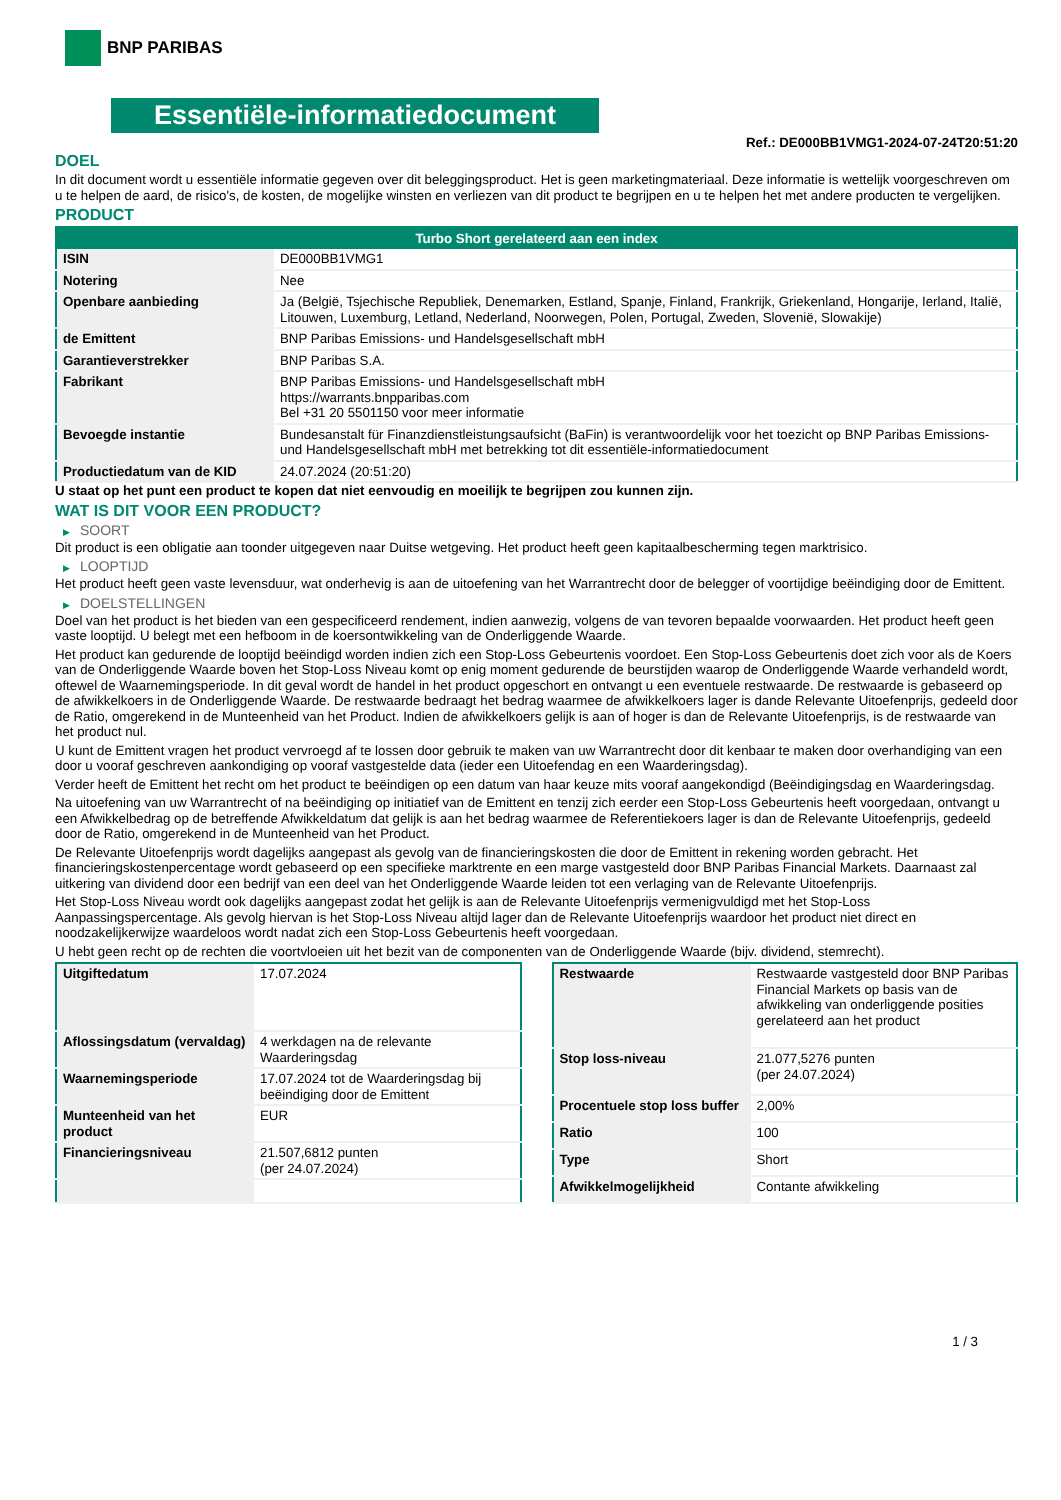BNP PARIBAS
Essentiële-informatiedocument
Ref.: DE000BB1VMG1-2024-07-24T20:51:20
DOEL
In dit document wordt u essentiële informatie gegeven over dit beleggingsproduct. Het is geen marketingmateriaal. Deze informatie is wettelijk voorgeschreven om u te helpen de aard, de risico's, de kosten, de mogelijke winsten en verliezen van dit product te begrijpen en u te helpen het met andere producten te vergelijken.
PRODUCT
| Turbo Short gerelateerd aan een index | |
| --- | --- |
| ISIN | DE000BB1VMG1 |
| Notering | Nee |
| Openbare aanbieding | Ja (België, Tsjechische Republiek, Denemarken, Estland, Spanje, Finland, Frankrijk, Griekenland, Hongarije, Ierland, Italië, Litouwen, Luxemburg, Letland, Nederland, Noorwegen, Polen, Portugal, Zweden, Slovenië, Slowakije) |
| de Emittent | BNP Paribas Emissions- und Handelsgesellschaft mbH |
| Garantieverstrekker | BNP Paribas S.A. |
| Fabrikant | BNP Paribas Emissions- und Handelsgesellschaft mbH https://warrants.bnpparibas.com Bel +31 20 5501150 voor meer informatie |
| Bevoegde instantie | Bundesanstalt für Finanzdienstleistungsaufsicht (BaFin) is verantwoordelijk voor het toezicht op BNP Paribas Emissions- und Handelsgesellschaft mbH met betrekking tot dit essentiële-informatiedocument |
| Productiedatum van de KID | 24.07.2024 (20:51:20) |
U staat op het punt een product te kopen dat niet eenvoudig en moeilijk te begrijpen zou kunnen zijn.
WAT IS DIT VOOR EEN PRODUCT?
▶ SOORT
Dit product is een obligatie aan toonder uitgegeven naar Duitse wetgeving. Het product heeft geen kapitaalbescherming tegen marktrisico.
▶ LOOPTIJD
Het product heeft geen vaste levensduur, wat onderhevig is aan de uitoefening van het Warrantrecht door de belegger of voortijdige beëindiging door de Emittent.
▶ DOELSTELLINGEN
Doel van het product is het bieden van een gespecificeerd rendement, indien aanwezig, volgens de van tevoren bepaalde voorwaarden. Het product heeft geen vaste looptijd. U belegt met een hefboom in de koersontwikkeling van de Onderliggende Waarde.
Het product kan gedurende de looptijd beëindigd worden indien zich een Stop-Loss Gebeurtenis voordoet. Een Stop-Loss Gebeurtenis doet zich voor als de Koers van de Onderliggende Waarde boven het Stop-Loss Niveau komt op enig moment gedurende de beurstijden waarop de Onderliggende Waarde verhandeld wordt, oftewel de Waarnemingsperiode. In dit geval wordt de handel in het product opgeschort en ontvangt u een eventuele restwaarde. De restwaarde is gebaseerd op de afwikkelkoers in de Onderliggende Waarde. De restwaarde bedraagt het bedrag waarmee de afwikkelkoers lager is dande Relevante Uitoefenprijs, gedeeld door de Ratio, omgerekend in de Munteenheid van het Product. Indien de afwikkelkoers gelijk is aan of hoger is dan de Relevante Uitoefenprijs, is de restwaarde van het product nul.
U kunt de Emittent vragen het product vervroegd af te lossen door gebruik te maken van uw Warrantrecht door dit kenbaar te maken door overhandiging van een door u vooraf geschreven aankondiging op vooraf vastgestelde data (ieder een Uitoefendag en een Waarderingsdag).
Verder heeft de Emittent het recht om het product te beëindigen op een datum van haar keuze mits vooraf aangekondigd (Beëindigingsdag en Waarderingsdag.
Na uitoefening van uw Warrantrecht of na beëindiging op initiatief van de Emittent en tenzij zich eerder een Stop-Loss Gebeurtenis heeft voorgedaan, ontvangt u een Afwikkelbedrag op de betreffende Afwikkeldatum dat gelijk is aan het bedrag waarmee de Referentiekoers lager is dan de Relevante Uitoefenprijs, gedeeld door de Ratio, omgerekend in de Munteenheid van het Product.
De Relevante Uitoefenprijs wordt dagelijks aangepast als gevolg van de financieringskosten die door de Emittent in rekening worden gebracht. Het financieringskostenpercentage wordt gebaseerd op een specifieke marktrente en een marge vastgesteld door BNP Paribas Financial Markets. Daarnaast zal uitkering van dividend door een bedrijf van een deel van het Onderliggende Waarde leiden tot een verlaging van de Relevante Uitoefenprijs.
Het Stop-Loss Niveau wordt ook dagelijks aangepast zodat het gelijk is aan de Relevante Uitoefenprijs vermenigvuldigd met het Stop-Loss Aanpassingspercentage. Als gevolg hiervan is het Stop-Loss Niveau altijd lager dan de Relevante Uitoefenprijs waardoor het product niet direct en noodzakelijkerwijze waardeloos wordt nadat zich een Stop-Loss Gebeurtenis heeft voorgedaan.
U hebt geen recht op de rechten die voortvloeien uit het bezit van de componenten van de Onderliggende Waarde (bijv. dividend, stemrecht).
| Uitgiftedatum | 17.07.2024 |
| Aflossingsdatum (vervaldag) | 4 werkdagen na de relevante Waarderingsdag |
| Waarnemingsperiode | 17.07.2024 tot de Waarderingsdag bij beëindiging door de Emittent |
| Munteenheid van het product | EUR |
| Financieringsniveau | 21.507,6812 punten (per 24.07.2024) |
| Restwaarde | Restwaarde vastgesteld door BNP Paribas Financial Markets op basis van de afwikkeling van onderliggende posities gerelateerd aan het product |
| Stop loss-niveau | 21.077,5276 punten (per 24.07.2024) |
| Procentuele stop loss buffer | 2,00% |
| Ratio | 100 |
| Type | Short |
| Afwikkelmogelijkheid | Contante afwikkeling |
1 / 3